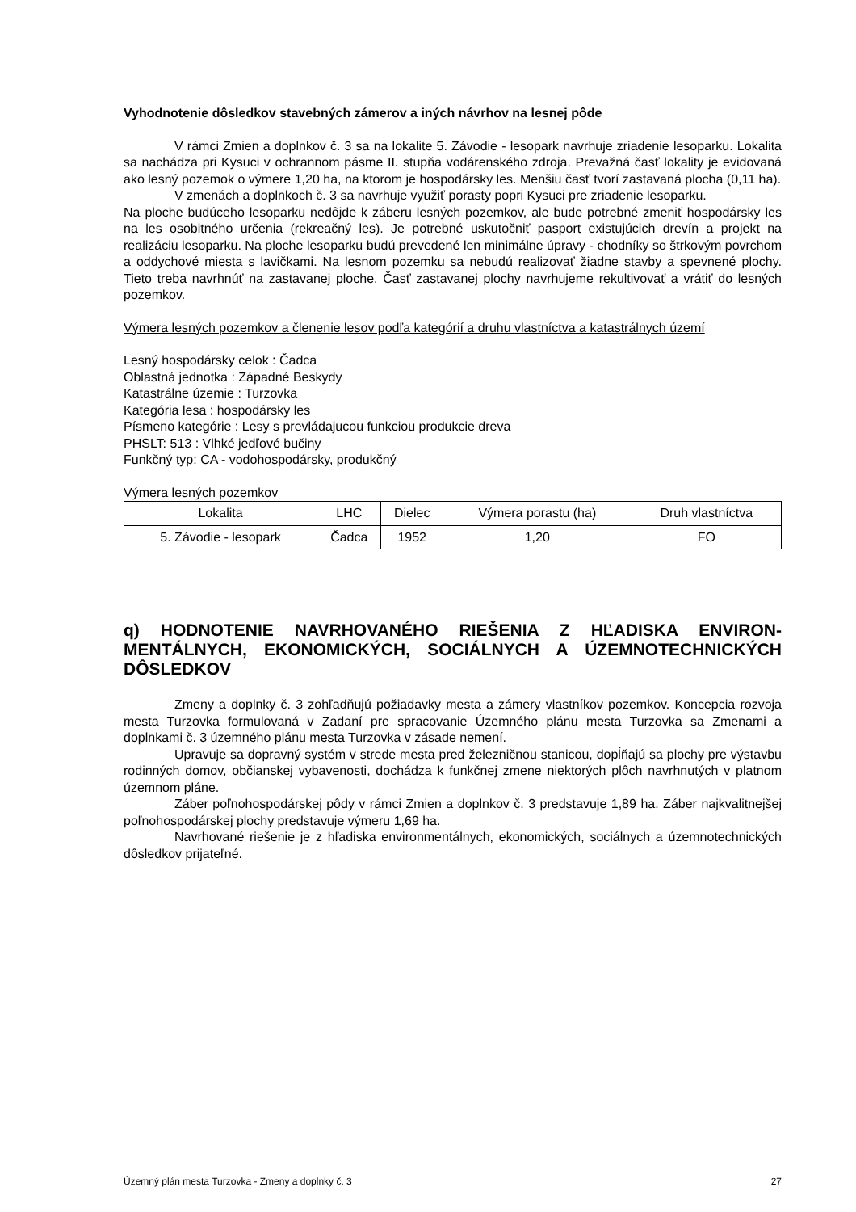Vyhodnotenie dôsledkov stavebných zámerov a iných návrhov na lesnej pôde
V rámci Zmien a doplnkov č. 3 sa na lokalite 5. Závodie - lesopark navrhuje zriadenie lesoparku. Lokalita sa nachádza pri Kysuci v ochrannom pásme II. stupňa vodárenského zdroja. Prevažná časť lokality je evidovaná ako lesný pozemok o výmere 1,20 ha, na ktorom je hospodársky les. Menšiu časť tvorí zastavaná plocha (0,11 ha).
V zmenách a doplnkoch č. 3 sa navrhuje využiť porasty popri Kysuci pre zriadenie lesoparku.
Na ploche budúceho lesoparku nedôjde k záberu lesných pozemkov, ale bude potrebné zmeniť hospodársky les na les osobitného určenia (rekreačný les). Je potrebné uskutočniť pasport existujúcich drevín a projekt na realizáciu lesoparku. Na ploche lesoparku budú prevedené len minimálne úpravy - chodníky so štrkovým povrchom a oddychové miesta s lavičkami. Na lesnom pozemku sa nebudú realizovať žiadne stavby a spevnené plochy. Tieto treba navrhnúť na zastavanej ploche. Časť zastavanej plochy navrhujeme rekultivovať a vrátiť do lesných pozemkov.
Výmera lesných pozemkov a členenie lesov podľa kategórií a druhu vlastníctva a katastrálnych území
Lesný hospodársky celok : Čadca
Oblastná jednotka : Západné Beskydy
Katastrálne územie : Turzovka
Kategória lesa : hospodársky les
Písmeno kategórie : Lesy s prevládajucou funkciou produkcie dreva
PHSLT: 513 : Vlhké jedľové bučiny
Funkčný typ: CA - vodohospodársky, produkčný
Výmera lesných pozemkov
| Lokalita | LHC | Dielec | Výmera porastu (ha) | Druh vlastníctva |
| --- | --- | --- | --- | --- |
| 5. Závodie - lesopark | Čadca | 1952 | 1,20 | FO |
q) HODNOTENIE NAVRHOVANÉHO RIEŠENIA Z HĽADISKA ENVIRON-MENTÁLNYCH, EKONOMICKÝCH, SOCIÁLNYCH A ÚZEMNOTECHNICKÝCH DÔSLEDKOV
Zmeny a doplnky č. 3 zohľadňujú požiadavky mesta a zámery vlastníkov pozemkov. Koncepcia rozvoja mesta Turzovka formulovaná v Zadaní pre spracovanie Územného plánu mesta Turzovka sa Zmenami a doplnkami č. 3 územného plánu mesta Turzovka v zásade nemení.
Upravuje sa dopravný systém v strede mesta pred železničnou stanicou, dopĺňajú sa plochy pre výstavbu rodinných domov, občianskej vybavenosti, dochádza k funkčnej zmene niektorých plôch navrhnutých v platnom územnom pláne.
Záber poľnohospodárskej pôdy v rámci Zmien a doplnkov č. 3 predstavuje 1,89 ha. Záber najkvalitnejšej poľnohospodárskej plochy predstavuje výmeru 1,69 ha.
Navrhované riešenie je z hľadiska environmentálnych, ekonomických, sociálnych a územnotechnických dôsledkov prijateľné.
Územný plán mesta Turzovka - Zmeny a doplnky č. 3 27